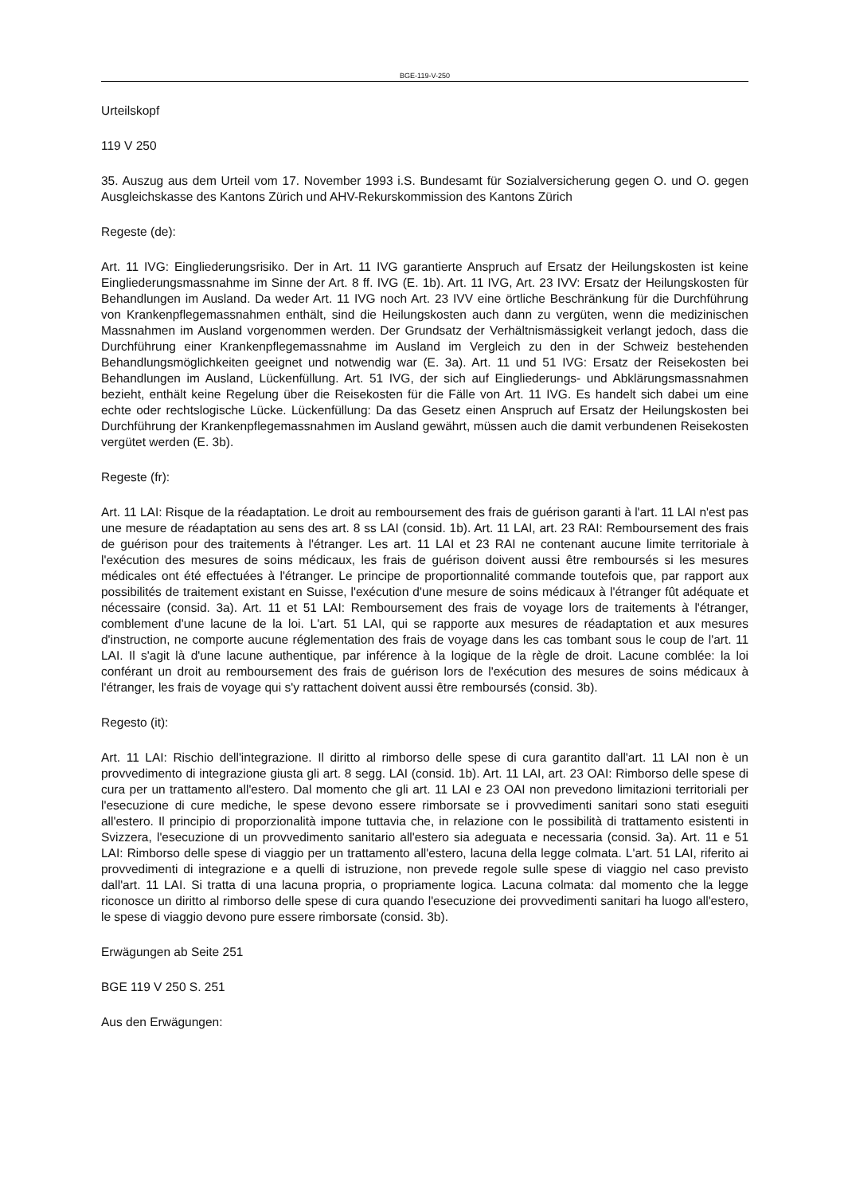BGE-119-V-250
Urteilskopf
119 V 250
35. Auszug aus dem Urteil vom 17. November 1993 i.S. Bundesamt für Sozialversicherung gegen O. und O. gegen Ausgleichskasse des Kantons Zürich und AHV-Rekurskommission des Kantons Zürich
Regeste (de):
Art. 11 IVG: Eingliederungsrisiko. Der in Art. 11 IVG garantierte Anspruch auf Ersatz der Heilungskosten ist keine Eingliederungsmassnahme im Sinne der Art. 8 ff. IVG (E. 1b). Art. 11 IVG, Art. 23 IVV: Ersatz der Heilungskosten für Behandlungen im Ausland. Da weder Art. 11 IVG noch Art. 23 IVV eine örtliche Beschränkung für die Durchführung von Krankenpflegemassnahmen enthält, sind die Heilungskosten auch dann zu vergüten, wenn die medizinischen Massnahmen im Ausland vorgenommen werden. Der Grundsatz der Verhältnismässigkeit verlangt jedoch, dass die Durchführung einer Krankenpflegemassnahme im Ausland im Vergleich zu den in der Schweiz bestehenden Behandlungsmöglichkeiten geeignet und notwendig war (E. 3a). Art. 11 und 51 IVG: Ersatz der Reisekosten bei Behandlungen im Ausland, Lückenfüllung. Art. 51 IVG, der sich auf Eingliederungs- und Abklärungsmassnahmen bezieht, enthält keine Regelung über die Reisekosten für die Fälle von Art. 11 IVG. Es handelt sich dabei um eine echte oder rechtslogische Lücke. Lückenfüllung: Da das Gesetz einen Anspruch auf Ersatz der Heilungskosten bei Durchführung der Krankenpflegemassnahmen im Ausland gewährt, müssen auch die damit verbundenen Reisekosten vergütet werden (E. 3b).
Regeste (fr):
Art. 11 LAI: Risque de la réadaptation. Le droit au remboursement des frais de guérison garanti à l'art. 11 LAI n'est pas une mesure de réadaptation au sens des art. 8 ss LAI (consid. 1b). Art. 11 LAI, art. 23 RAI: Remboursement des frais de guérison pour des traitements à l'étranger. Les art. 11 LAI et 23 RAI ne contenant aucune limite territoriale à l'exécution des mesures de soins médicaux, les frais de guérison doivent aussi être remboursés si les mesures médicales ont été effectuées à l'étranger. Le principe de proportionnalité commande toutefois que, par rapport aux possibilités de traitement existant en Suisse, l'exécution d'une mesure de soins médicaux à l'étranger fût adéquate et nécessaire (consid. 3a). Art. 11 et 51 LAI: Remboursement des frais de voyage lors de traitements à l'étranger, comblement d'une lacune de la loi. L'art. 51 LAI, qui se rapporte aux mesures de réadaptation et aux mesures d'instruction, ne comporte aucune réglementation des frais de voyage dans les cas tombant sous le coup de l'art. 11 LAI. Il s'agit là d'une lacune authentique, par inférence à la logique de la règle de droit. Lacune comblée: la loi conférant un droit au remboursement des frais de guérison lors de l'exécution des mesures de soins médicaux à l'étranger, les frais de voyage qui s'y rattachent doivent aussi être remboursés (consid. 3b).
Regesto (it):
Art. 11 LAI: Rischio dell'integrazione. Il diritto al rimborso delle spese di cura garantito dall'art. 11 LAI non è un provvedimento di integrazione giusta gli art. 8 segg. LAI (consid. 1b). Art. 11 LAI, art. 23 OAI: Rimborso delle spese di cura per un trattamento all'estero. Dal momento che gli art. 11 LAI e 23 OAI non prevedono limitazioni territoriali per l'esecuzione di cure mediche, le spese devono essere rimborsate se i provvedimenti sanitari sono stati eseguiti all'estero. Il principio di proporzionalità impone tuttavia che, in relazione con le possibilità di trattamento esistenti in Svizzera, l'esecuzione di un provvedimento sanitario all'estero sia adeguata e necessaria (consid. 3a). Art. 11 e 51 LAI: Rimborso delle spese di viaggio per un trattamento all'estero, lacuna della legge colmata. L'art. 51 LAI, riferito ai provvedimenti di integrazione e a quelli di istruzione, non prevede regole sulle spese di viaggio nel caso previsto dall'art. 11 LAI. Si tratta di una lacuna propria, o propriamente logica. Lacuna colmata: dal momento che la legge riconosce un diritto al rimborso delle spese di cura quando l'esecuzione dei provvedimenti sanitari ha luogo all'estero, le spese di viaggio devono pure essere rimborsate (consid. 3b).
Erwägungen ab Seite 251
BGE 119 V 250 S. 251
Aus den Erwägungen: